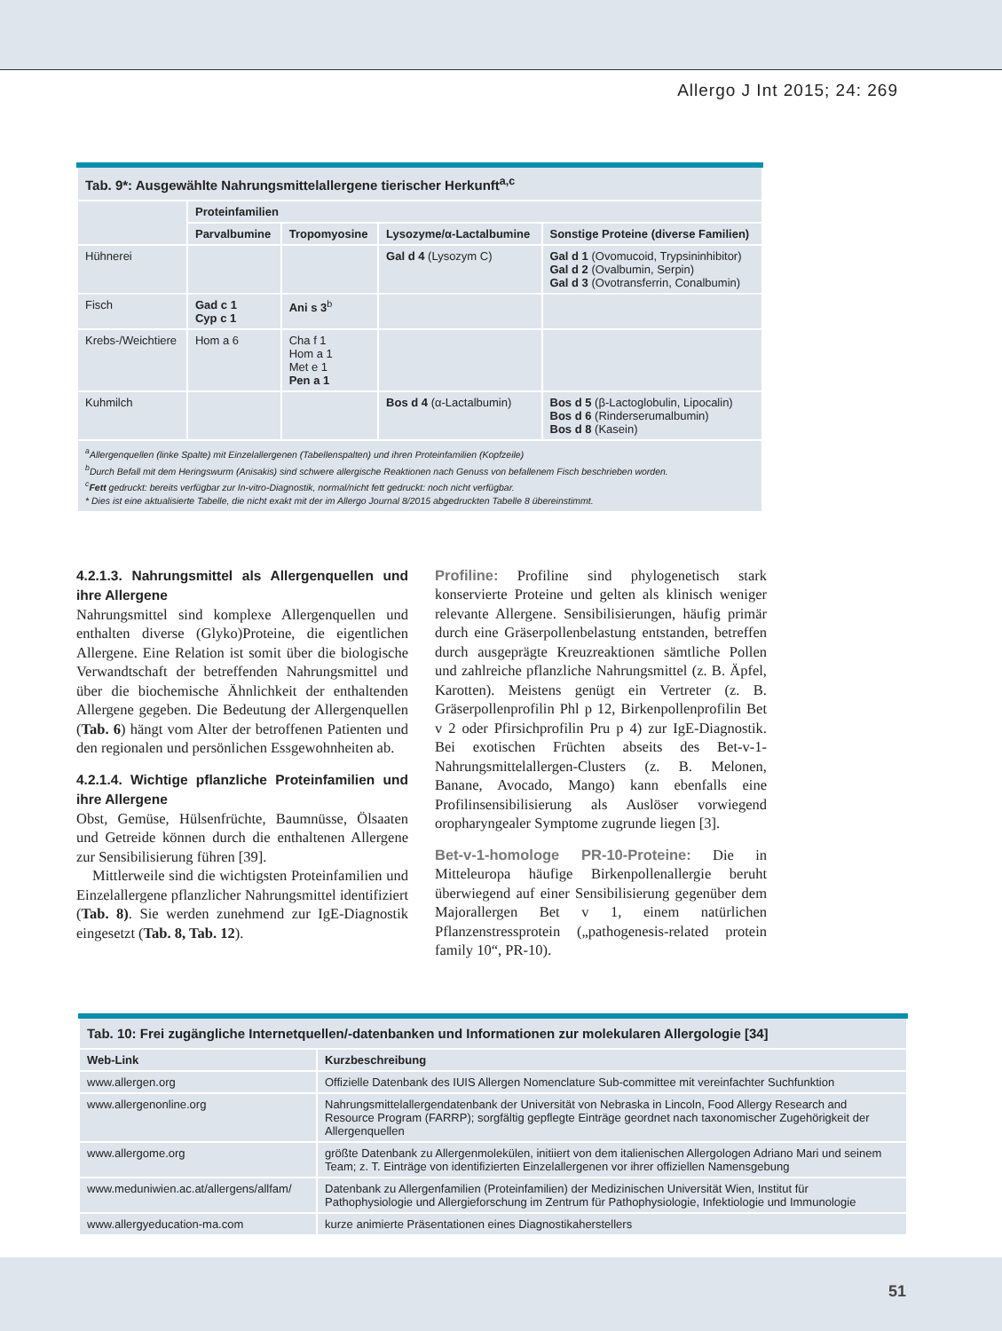Allergo J Int 2015; 24: 269
| Tab. 9*: Ausgewählte Nahrungsmittelallergene tierischer Herkunft<sup>a,c</sup> | | | | |
| | Proteinfamilien | | | |
| | Parvalbumine | Tropomyosine | Lysozyme/α-Lactalbumine | Sonstige Proteine (diverse Familien) |
| Hühnerei | | | Gal d 4 (Lysozym C) | Gal d 1 (Ovomucoid, Trypsininhibitor) Gal d 2 (Ovalbumin, Serpin) Gal d 3 (Ovotransferrin, Conalbumin) |
| Fisch | Gad c 1 Cyp c 1 | Ani s 3<sup>b</sup> | | |
| Krebs-/Weichtiere | Hom a 6 | Cha f 1 Hom a 1 Met e 1 Pen a 1 | | |
| Kuhmilch | | | Bos d 4 (α-Lactalbumin) | Bos d 5 (β-Lactoglobulin, Lipocalin) Bos d 6 (Rinderserumalbumin) Bos d 8 (Kasein) |
| <sup>a</sup> Allergenquellen (linke Spalte) mit Einzelallergenen (Tabellenspalten) und ihren Proteinfamilien (Kopfzeile) <sup>b</sup> Durch Befall mit dem Heringswurm (Anisakis) sind schwere allergische Reaktionen nach Genuss von befallenem Fisch beschrieben worden. <sup>c</sup> Fett gedruckt: bereits verfügbar zur In-vitro-Diagnostik, normal/nicht fett gedruckt: noch nicht verfügbar. * Dies ist eine aktualisierte Tabelle, die nicht exakt mit der im Allergo Journal 8/2015 abgedruckten Tabelle 8 übereinstimmt. | | | | |
4.2.1.3. Nahrungsmittel als Allergenquellen und ihre Allergene
Nahrungsmittel sind komplexe Allergenquellen und enthalten diverse (Glyko)Proteine, die eigentlichen Allergene. Eine Relation ist somit über die biologische Verwandtschaft der betreffenden Nahrungsmittel und über die biochemische Ähnlichkeit der enthaltenden Allergene gegeben. Die Bedeutung der Allergenquellen (Tab. 6) hängt vom Alter der betroffenen Patienten und den regionalen und persönlichen Essgewohnheiten ab.
4.2.1.4. Wichtige pflanzliche Proteinfamilien und ihre Allergene
Obst, Gemüse, Hülsenfrüchte, Baumnüsse, Ölsaaten und Getreide können durch die enthaltenen Allergene zur Sensibilisierung führen [39].
Mittlerweile sind die wichtigsten Proteinfamilien und Einzelallergene pflanzlicher Nahrungsmittel identifiziert (Tab. 8). Sie werden zunehmend zur IgE-Diagnostik eingesetzt (Tab. 8, Tab. 12).
Profiline: Profiline sind phylogenetisch stark konservierte Proteine und gelten als klinisch weniger relevante Allergene. Sensibilisierungen, häufig primär durch eine Gräserpollenbelastung entstanden, betreffen durch ausgeprägte Kreuzreaktionen sämtliche Pollen und zahlreiche pflanzliche Nahrungsmittel (z. B. Äpfel, Karotten). Meistens genügt ein Vertreter (z. B. Gräserpollenprofilin Phl p 12, Birkenpollenprofilin Bet v 2 oder Pfirsichprofilin Pru p 4) zur IgE-Diagnostik. Bei exotischen Früchten abseits des Bet-v-1-Nahrungsmittelallergen-Clusters (z. B. Melonen, Banane, Avocado, Mango) kann ebenfalls eine Profilinsensibilisierung als Auslöser vorwiegend oropharyngealer Symptome zugrunde liegen [3].
Bet-v-1-homologe PR-10-Proteine: Die in Mitteleuropa häufige Birkenpollenallergie beruht überwiegend auf einer Sensibilisierung gegenüber dem Majorallergen Bet v 1, einem natürlichen Pflanzenstressprotein („pathogenesis-related protein family 10“, PR-10).
| Tab. 10: Frei zugängliche Internetquellen/-datenbanken und Informationen zur molekularen Allergologie [34] | |
| Web-Link | Kurzbeschreibung |
| www.allergen.org | Offizielle Datenbank des IUIS Allergen Nomenclature Sub-committee mit vereinfachter Suchfunktion |
| www.allergenonline.org | Nahrungsmittelallergendatenbank der Universität von Nebraska in Lincoln, Food Allergy Research and Resource Program (FARRP); sorgfältig gepflegte Einträge geordnet nach taxonomischer Zugehörigkeit der Allergenquellen |
| www.allergome.org | größte Datenbank zu Allergenmolekülen, initiiert von dem italienischen Allergologen Adriano Mari und seinem Team; z. T. Einträge von identifizierten Einzelallergenen vor ihrer offiziellen Namensgebung |
| www.meduniwien.ac.at/allergens/allfam/ | Datenbank zu Allergenfamilien (Proteinfamilien) der Medizinischen Universität Wien, Institut für Pathophysiologie und Allergieforschung im Zentrum für Pathophysiologie, Infektiologie und Immunologie |
| www.allergyeducation-ma.com | kurze animierte Präsentationen eines Diagnostikaherstellers |
51